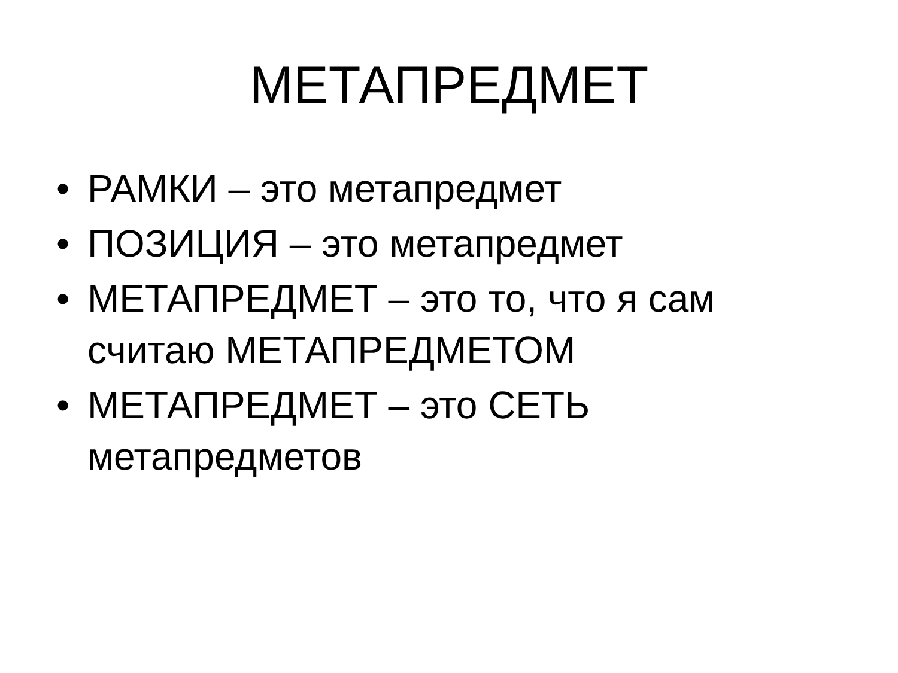МЕТАПРЕДМЕТ
• РАМКИ – это метапредмет
• ПОЗИЦИЯ – это метапредмет
• МЕТАПРЕДМЕТ – это то, что я сам считаю МЕТАПРЕДМЕТОМ
• МЕТАПРЕДМЕТ – это СЕТЬ метапредметов